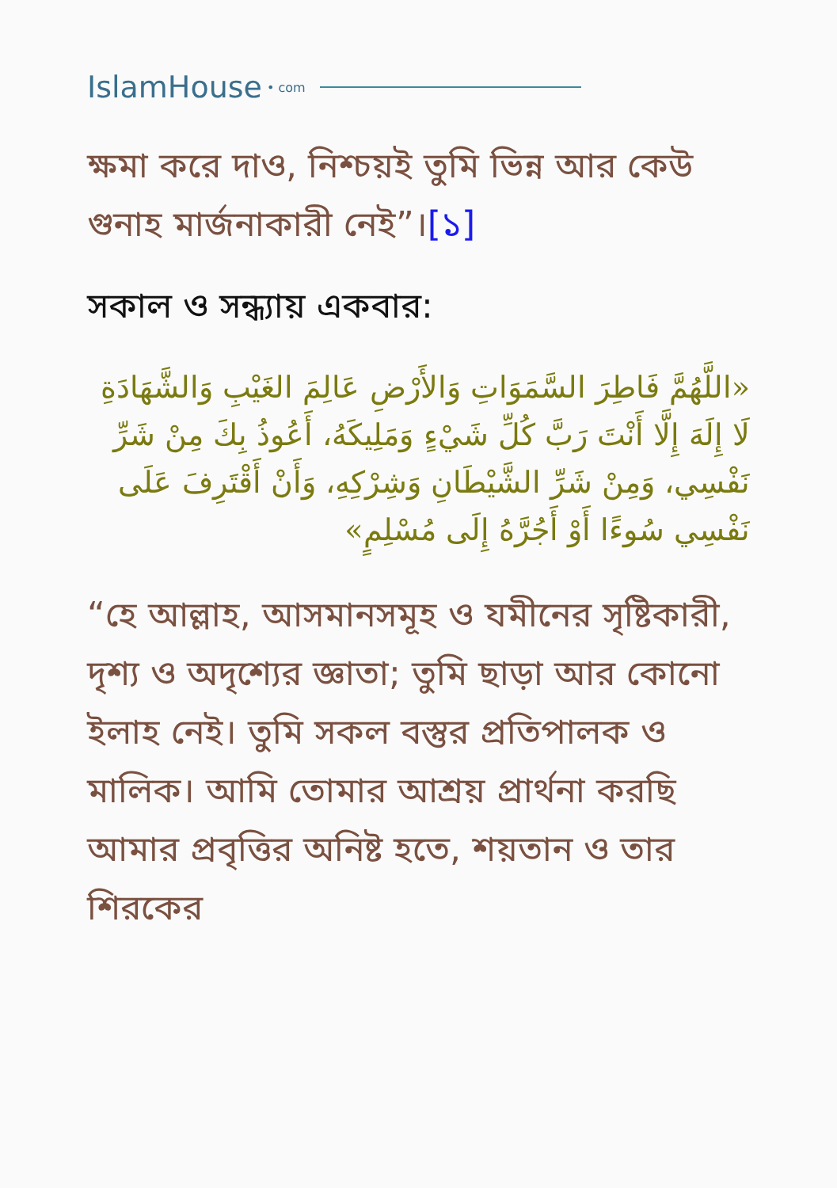IslamHouse • com
ক্ষমা করে দাও, নিশ্চয়ই তুমি ভিন্ন আর কেউ গুনাহ মার্জনাকারী নেই”।[১]
সকাল ও সন্ধ্যায় একবার:
«اللَّهُمَّ فَاطِرَ السَّمَوَاتِ وَالأَرْضِ عَالِمَ الغَيْبِ وَالشَّهَادَةِ لَا إِلَهَ إِلَّا أَنْتَ رَبَّ كُلِّ شَيْءٍ وَمَلِيكَهُ، أَعُوذُ بِكَ مِنْ شَرِّ نَفْسِي، وَمِنْ شَرِّ الشَّيْطَانِ وَشِرْكِهِ، وَأَنْ أَقْتَرِفَ عَلَى نَفْسِي سُوءًا أَوْ أَجُرَّهُ إِلَى مُسْلِمٍ»
“হে আল্লাহ, আসমানসমূহ ও যমীনের সৃষ্টিকারী, দৃশ্য ও অদৃশ্যের জ্ঞাতা; তুমি ছাড়া আর কোনো ইলাহ নেই। তুমি সকল বস্তুর প্রতিপালক ও মালিক। আমি তোমার আশ্রয় প্রার্থনা করছি আমার প্রবৃত্তির অনিষ্ট হতে, শয়তান ও তার শিরকের